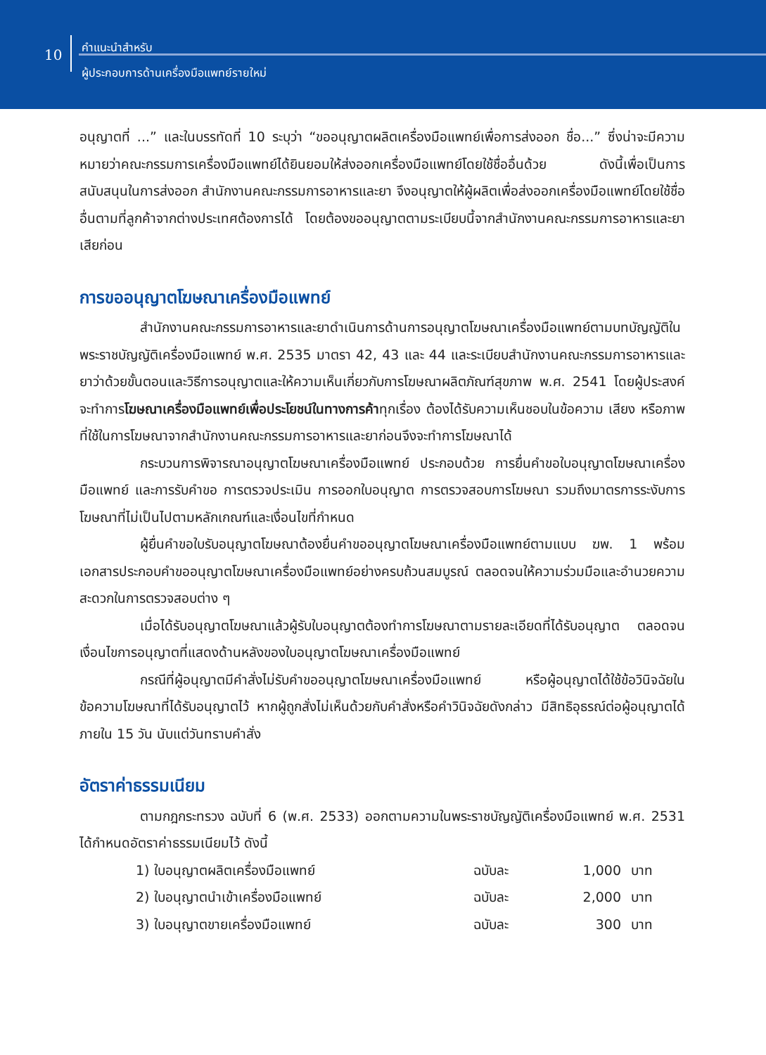10
คำแนะนำสำหรับ
ผู้ประกอบการด้านเครื่องมือแพทย์รายใหม่
อนุญาตที่ ...” และในบรรทัดที่ 10 ระบุว่า “ขออนุญาตผลิตเครื่องมือแพทย์เพื่อการส่งออก ชื่อ...” ซึ่งน่าจะมีความหมายว่าคณะกรรมการเครื่องมือแพทย์ได้ยินยอมให้ส่งออกเครื่องมือแพทย์โดยใช้ชื่ออื่นด้วย ดังนี้เพื่อเป็นการสนับสนุนในการส่งออก สำนักงานคณะกรรมการอาหารและยา จึงอนุญาตให้ผู้ผลิตเพื่อส่งออกเครื่องมือแพทย์โดยใช้ชื่ออื่นตามที่ลูกค้าจากต่างประเทศต้องการได้ โดยต้องขออนุญาตตามระเบียบนี้จากสำนักงานคณะกรรมการอาหารและยาเสียก่อน
การขออนุญาตโฆษณาเครื่องมือแพทย์
สำนักงานคณะกรรมการอาหารและยาดำเนินการด้านการอนุญาตโฆษณาเครื่องมือแพทย์ตามบทบัญญัติในพระราชบัญญัติเครื่องมือแพทย์ พ.ศ. 2535 มาตรา 42, 43 และ 44 และระเบียบสำนักงานคณะกรรมการอาหารและยาว่าด้วยขั้นตอนและวิธีการอนุญาตและให้ความเห็นเกี่ยวกับการโฆษณาผลิตภัณฑ์สุขภาพ พ.ศ. 2541 โดยผู้ประสงค์จะทำการโฆษณาเครื่องมือแพทย์เพื่อประโยชน์ในทางการค้าทุกเรื่อง ต้องได้รับความเห็นชอบในข้อความ เสียง หรือภาพที่ใช้ในการโฆษณาจากสำนักงานคณะกรรมการอาหารและยาก่อนจึงจะทำการโฆษณาได้
กระบวนการพิจารณาอนุญาตโฆษณาเครื่องมือแพทย์ ประกอบด้วย การยื่นคำขอใบอนุญาตโฆษณาเครื่องมือแพทย์ และการรับคำขอ การตรวจประเมิน การออกใบอนุญาต การตรวจสอบการโฆษณา รวมถึงมาตรการระงับการโฆษณาที่ไม่เป็นไปตามหลักเกณฑ์และเงื่อนไขที่กำหนด
ผู้ยื่นคำขอใบรับอนุญาตโฆษณาต้องยื่นคำขออนุญาตโฆษณาเครื่องมือแพทย์ตามแบบ ฆพ. 1 พร้อมเอกสารประกอบคำขออนุญาตโฆษณาเครื่องมือแพทย์อย่างครบถ้วนสมบูรณ์ ตลอดจนให้ความร่วมมือและอำนวยความสะดวกในการตรวจสอบต่าง ๆ
เมื่อได้รับอนุญาตโฆษณาแล้วผู้รับใบอนุญาตต้องทำการโฆษณาตามรายละเอียดที่ได้รับอนุญาต ตลอดจนเงื่อนไขการอนุญาตที่แสดงด้านหลังของใบอนุญาตโฆษณาเครื่องมือแพทย์
กรณีที่ผู้อนุญาตมีคำสั่งไม่รับคำขออนุญาตโฆษณาเครื่องมือแพทย์ หรือผู้อนุญาตได้ใช้ข้อวินิจฉัยในข้อความโฆษณาที่ได้รับอนุญาตไว้ หากผู้ถูกสั่งไม่เห็นด้วยกับคำสั่งหรือคำวินิจฉัยดังกล่าว มีสิทธิอุธรณ์ต่อผู้อนุญาตได้ภายใน 15 วัน นับแต่วันทราบคำสั่ง
อัตราค่าธรรมเนียม
ตามกฎกระทรวง ฉบับที่ 6 (พ.ศ. 2533) ออกตามความในพระราชบัญญัติเครื่องมือแพทย์ พ.ศ. 2531 ได้กำหนดอัตราค่าธรรมเนียมไว้ ดังนี้
| 1) ใบอนุญาตผลิตเครื่องมือแพทย์ | ฉบับละ | 1,000 | บาท |
| 2) ใบอนุญาตนำเข้าเครื่องมือแพทย์ | ฉบับละ | 2,000 | บาท |
| 3) ใบอนุญาตขายเครื่องมือแพทย์ | ฉบับละ | 300 | บาท |